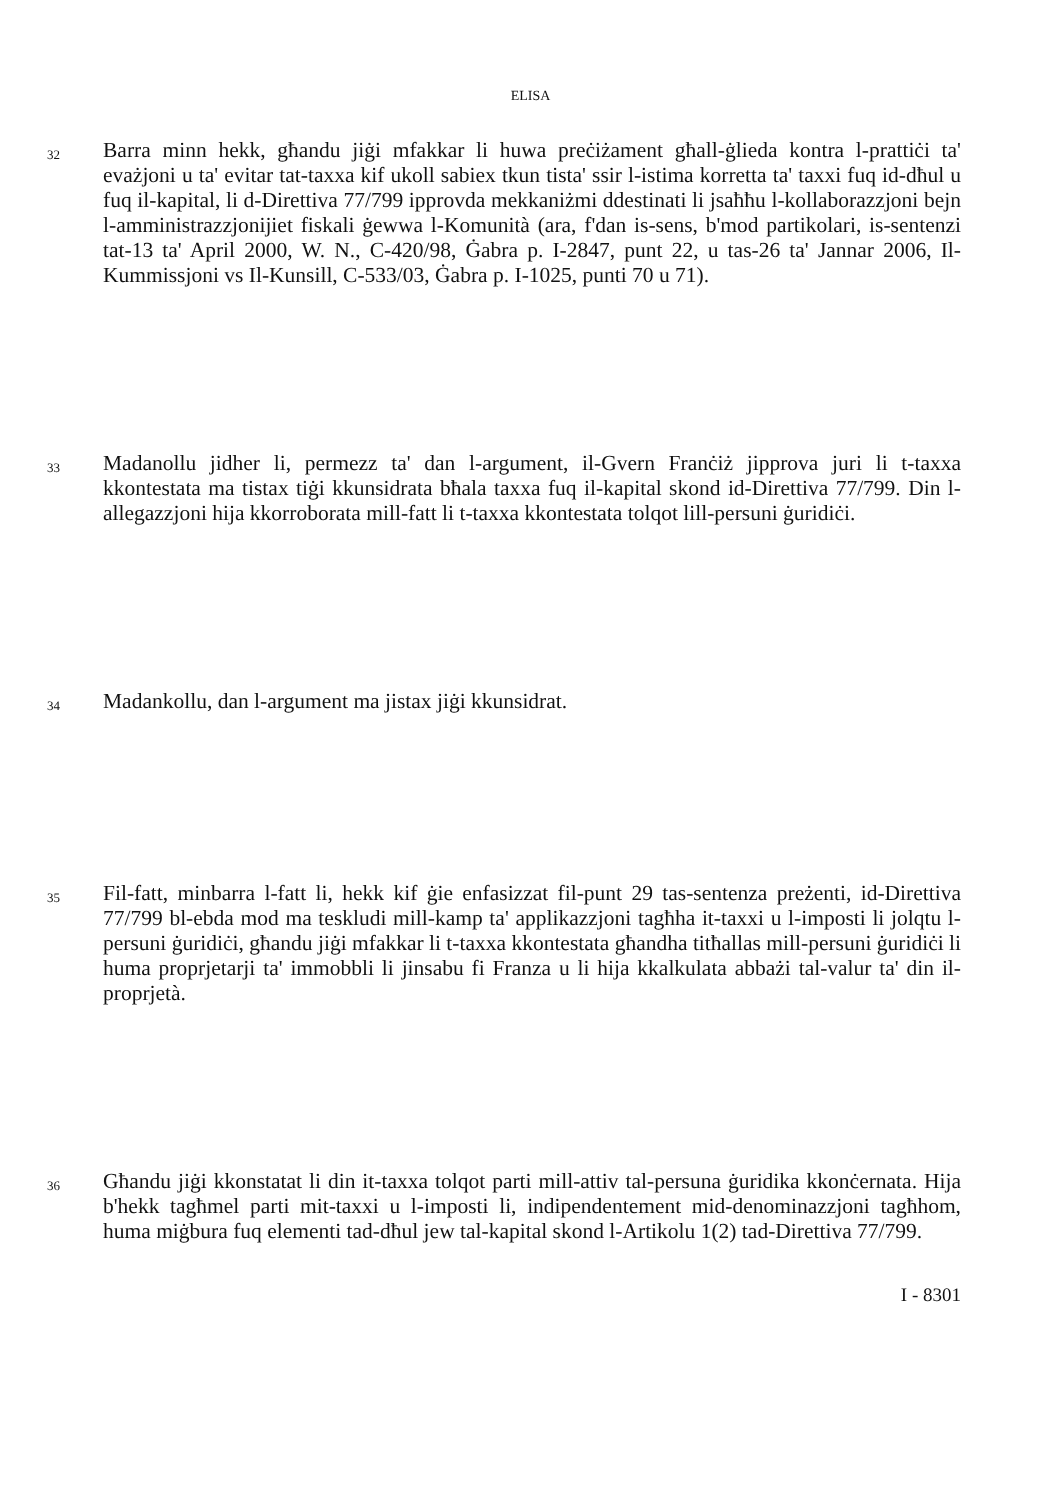ELISA
32
Barra minn hekk, għandu jiġi mfakkar li huwa preċiżament għall-ġlieda kontra l-prattiċi ta' evażjoni u ta' evitar tat-taxxa kif ukoll sabiex tkun tista' ssir l-istima korretta ta' taxxi fuq id-dħul u fuq il-kapital, li d-Direttiva 77/799 ipprovda mekkaniżmi ddestinati li jsaħħu l-kollaborazzjoni bejn l-amministrazzjonijiet fiskali ġewwa l-Komunità (ara, f'dan is-sens, b'mod partikolari, is-sentenzi tat-13 ta' April 2000, W. N., C-420/98, Ġabra p. I-2847, punt 22, u tas-26 ta' Jannar 2006, Il-Kummissjoni vs Il-Kunsill, C-533/03, Ġabra p. I-1025, punti 70 u 71).
33
Madanollu jidher li, permezz ta' dan l-argument, il-Gvern Franċiż jipprova juri li t-taxxa kkontestata ma tistax tiġi kkunsidrata bħala taxxa fuq il-kapital skond id-Direttiva 77/799. Din l-allegazzjoni hija kkorroborata mill-fatt li t-taxxa kkontestata tolqot lill-persuni ġuridiċi.
34
Madankollu, dan l-argument ma jistax jiġi kkunsidrat.
35
Fil-fatt, minbarra l-fatt li, hekk kif ġie enfasizzat fil-punt 29 tas-sentenza preżenti, id-Direttiva 77/799 bl-ebda mod ma teskludi mill-kamp ta' applikazzjoni tagħha it-taxxi u l-imposti li jolqtu l-persuni ġuridiċi, għandu jiġi mfakkar li t-taxxa kkontestata għandha titħallas mill-persuni ġuridiċi li huma proprjetarji ta' immobbli li jinsabu fi Franza u li hija kkalkulata abbażi tal-valur ta' din il-proprjetà.
36
Għandu jiġi kkonstatat li din it-taxxa tolqot parti mill-attiv tal-persuna ġuridika kkonċernata. Hija b'hekk tagħmel parti mit-taxxi u l-imposti li, indipendentement mid-denominazzjoni tagħhom, huma miġbura fuq elementi tad-dħul jew tal-kapital skond l-Artikolu 1(2) tad-Direttiva 77/799.
I - 8301